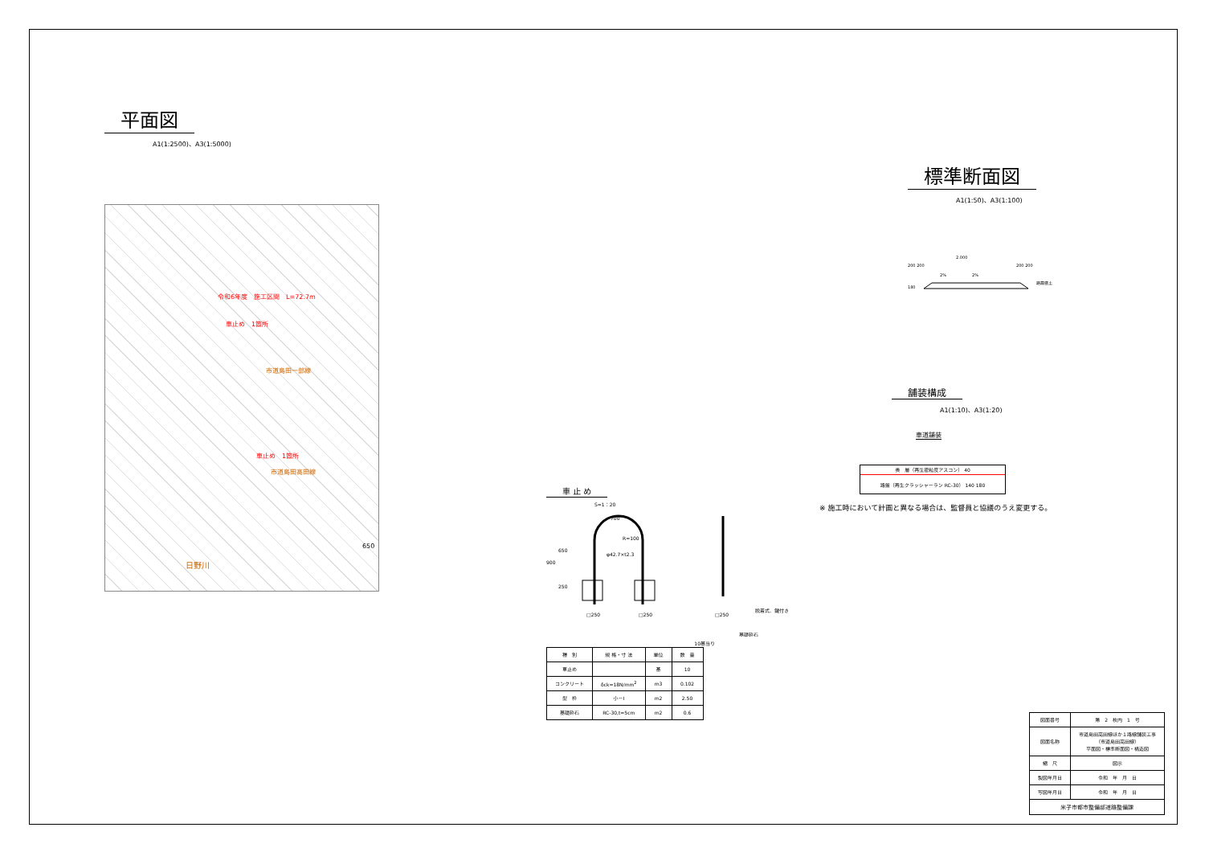平面図
A1(1:2500)、A3(1:5000)
令和6年度　施工区間　L=72.7m
車止め　1箇所
市道島田一部線
車止め　1箇所
市道島田高田線
日野川
650
車 止 め
S=1：20
700
φ42.7×t2.3
R=100
900
650
250
□250
□250
□250
脱着式、鍵付き
基礎砕石
10基当り
| 種 別 | 規 格・寸 法 | 単位 | 数 量 |
| --- | --- | --- | --- |
| 車止め | | 基 | 10 |
| コンクリート | δck=18N/mm<sup>2</sup> | m3 | 0.102 |
| 型 枠 | 小－Ⅰ | m2 | 2.50 |
| 基礎砕石 | RC-30,t=5cm | m2 | 0.6 |
標準断面図
A1(1:50)、A3(1:100)
2.000
200 200
200 200
2%
2%
180
路肩盛土
舗装構成
A1(1:10)、A3(1:20)
車道舗装
表　層（再生密粒度アスコン） 40
路盤（再生クラッシャーラン RC-30） 140 180
※ 施工時において計画と異なる場合は、監督員と協議のうえ変更する。
| 図面番号 | 第 2 枚内 1 号 |
| 図面名称 | 市道島田高田線ほか１路線舗装工事 （市道島田高田線） 平面図・標準断面図・構造図 |
| 縮 尺 | 図示 |
| 製図年月日 | 令和 年 月 日 |
| 写図年月日 | 令和 年 月 日 |
| 米子市都市整備部道路整備課 | |